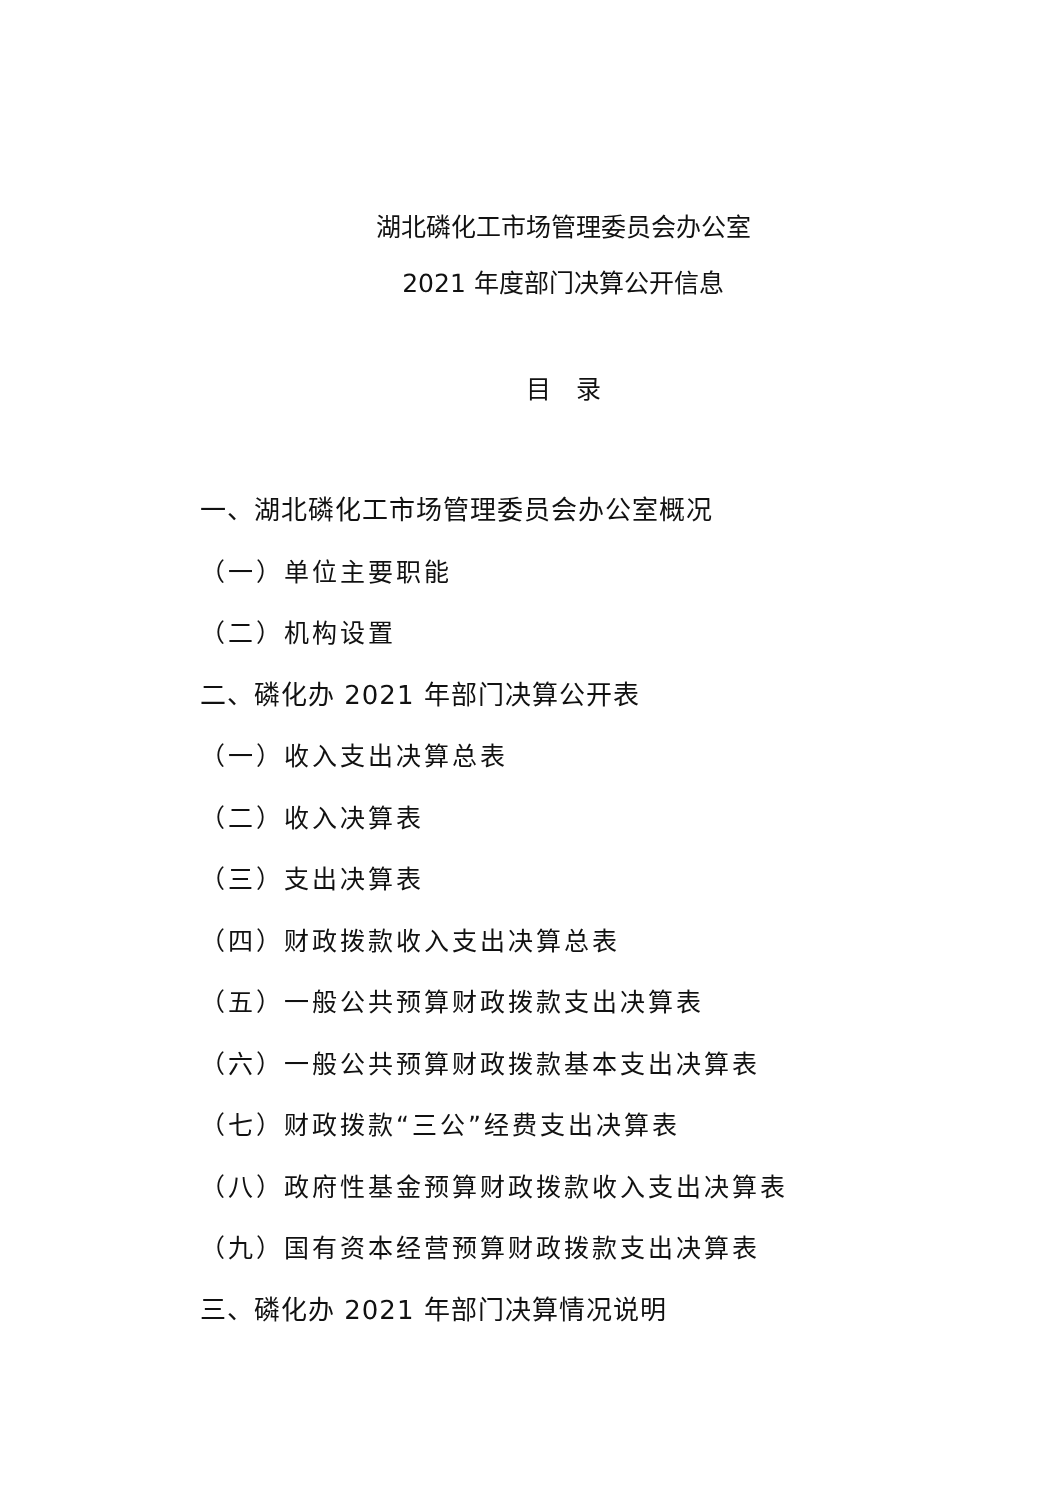湖北磷化工市场管理委员会办公室
2021 年度部门决算公开信息
目　录
一、湖北磷化工市场管理委员会办公室概况
（一）单位主要职能
（二）机构设置
二、磷化办 2021 年部门决算公开表
（一）收入支出决算总表
（二）收入决算表
（三）支出决算表
（四）财政拨款收入支出决算总表
（五）一般公共预算财政拨款支出决算表
（六）一般公共预算财政拨款基本支出决算表
（七）财政拨款“三公”经费支出决算表
（八）政府性基金预算财政拨款收入支出决算表
（九）国有资本经营预算财政拨款支出决算表
三、磷化办 2021 年部门决算情况说明